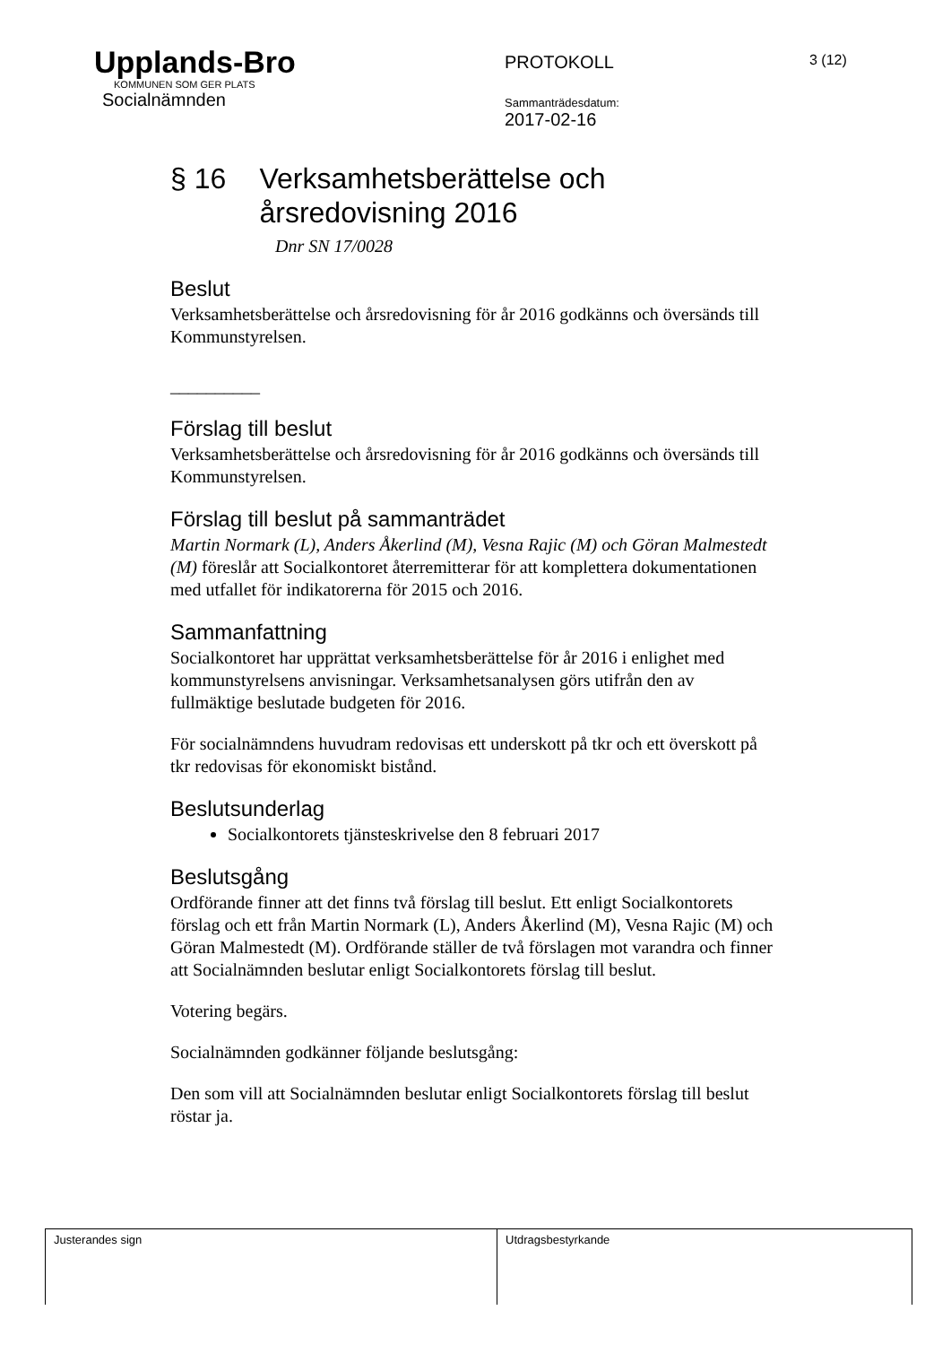Upplands-Bro
KOMMUNEN SOM GER PLATS
Socialnämnden
PROTOKOLL
Sammanträdesdatum:
2017-02-16
3 (12)
§ 16 Verksamhetsberättelse och årsredovisning 2016
Dnr SN 17/0028
Beslut
Verksamhetsberättelse och årsredovisning för år 2016 godkänns och översänds till Kommunstyrelsen.
__________
Förslag till beslut
Verksamhetsberättelse och årsredovisning för år 2016 godkänns och översänds till Kommunstyrelsen.
Förslag till beslut på sammanträdet
Martin Normark (L), Anders Åkerlind (M), Vesna Rajic (M) och Göran Malmestedt (M) föreslår att Socialkontoret återremitterar för att komplettera dokumentationen med utfallet för indikatorerna för 2015 och 2016.
Sammanfattning
Socialkontoret har upprättat verksamhetsberättelse för år 2016 i enlighet med kommunstyrelsens anvisningar. Verksamhetsanalysen görs utifrån den av fullmäktige beslutade budgeten för 2016.
För socialnämndens huvudram redovisas ett underskott på tkr och ett överskott på tkr redovisas för ekonomiskt bistånd.
Beslutsunderlag
Socialkontorets tjänsteskrivelse den 8 februari 2017
Beslutsgång
Ordförande finner att det finns två förslag till beslut. Ett enligt Socialkontorets förslag och ett från Martin Normark (L), Anders Åkerlind (M), Vesna Rajic (M) och Göran Malmestedt (M). Ordförande ställer de två förslagen mot varandra och finner att Socialnämnden beslutar enligt Socialkontorets förslag till beslut.
Votering begärs.
Socialnämnden godkänner följande beslutsgång:
Den som vill att Socialnämnden beslutar enligt Socialkontorets förslag till beslut röstar ja.
| Justerandes sign | Utdragsbestyrkande |